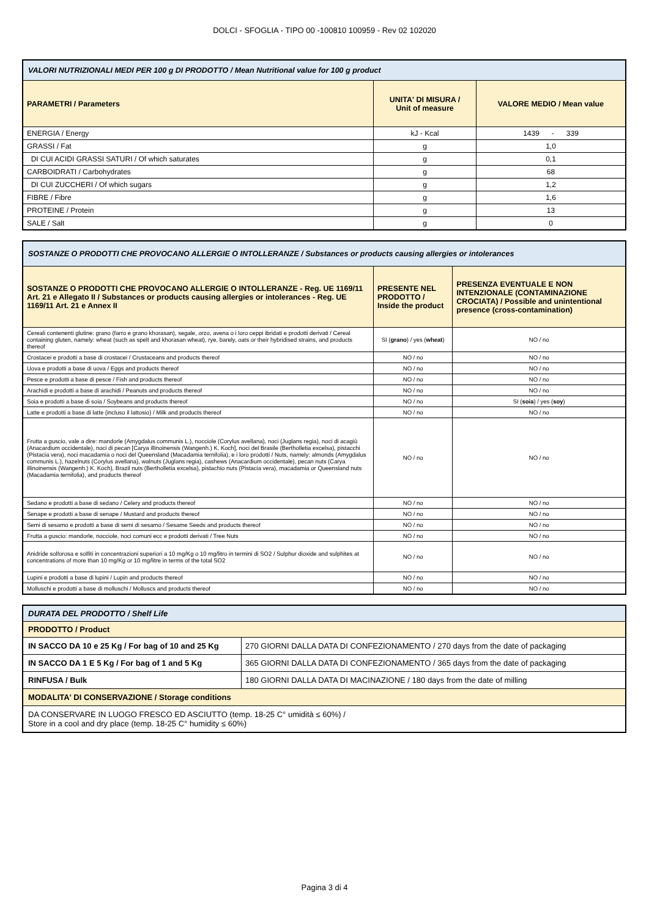DOLCI - SFOGLIA - TIPO 00 -100810 100959 - Rev 02 102020
| VALORI NUTRIZIONALI MEDI PER 100 g DI PRODOTTO / Mean Nutritional value for 100 g product | | |
| PARAMETRI / Parameters | UNITA' DI MISURA / Unit of measure | VALORE MEDIO / Mean value |
| ENERGIA / Energy | kJ - Kcal | 1439 - 339 |
| GRASSI / Fat | g | 1,0 |
| DI CUI ACIDI GRASSI SATURI / Of which saturates | g | 0,1 |
| CARBOIDRATI / Carbohydrates | g | 68 |
| DI CUI ZUCCHERI / Of which sugars | g | 1,2 |
| FIBRE / Fibre | g | 1,6 |
| PROTEINE / Protein | g | 13 |
| SALE / Salt | g | 0 |
| SOSTANZE O PRODOTTI CHE PROVOCANO ALLERGIE O INTOLLERANZE / Substances or products causing allergies or intolerances | | |
| SOSTANZE O PRODOTTI CHE PROVOCANO ALLERGIE O INTOLLERANZE - Reg. UE 1169/11 Art. 21 e Allegato II / Substances or products causing allergies or intolerances - Reg. UE 1169/11 Art. 21 e Annex II | PRESENTE NEL PRODOTTO / Inside the product | PRESENZA EVENTUALE E NON INTENZIONALE (CONTAMINAZIONE CROCIATA) / Possible and unintentional presence (cross-contamination) |
| Cereali contenenti glutine: grano (farro e grano khorasan), segale, orzo, avena o i loro ceppi ibridati e prodotti derivati / Cereal containing gluten, namely: wheat (such as spelt and khorasan wheat), rye, barely, oats or their hybridised strains, and products thereof | SI ( grano ) / yes ( wheat ) | NO / no |
| Crostacei e prodotti a base di crostacei / Crustaceans and products thereof | NO / no | NO / no |
| Uova e prodotti a base di uova / Eggs and products thereof | NO / no | NO / no |
| Pesce e prodotti a base di pesce / Fish and products thereof | NO / no | NO / no |
| Arachidi e prodotti a base di arachidi / Peanuts and products thereof | NO / no | NO / no |
| Soia e prodotti a base di soia / Soybeans and products thereof | NO / no | SI ( soia ) / yes ( soy ) |
| Latte e prodotti a base di latte (incluso il lattosio) / Milk and products thereof | NO / no | NO / no |
| Frutta a guscio, vale a dire: mandorle (Amygdalus communis L.), nocciole (Corylus avellana), noci (Juglans regia), noci di acagiù (Anacardium occidentale), noci di pecan [Carya illinoinensis (Wangenh.) K. Koch], noci del Brasile (Bertholletia excelsa), pistacchi (Pistacia vera), noci macadamia o noci del Queensland (Macadamia ternifolia), e i loro prodotti / Nuts, namely: almonds (Amygdalus communis L.), hazelnuts (Corylus avellana), walnuts (Juglans regia), cashews (Anacardium occidentale), pecan nuts (Carya illinoinensis (Wangenh.) K. Koch), Brazil nuts (Bertholletia excelsa), pistachio nuts (Pistacia vera), macadamia or Queensland nuts (Macadamia ternifolia), and products thereof | NO / no | NO / no |
| Sedano e prodotti a base di sedano / Celery and products thereof | NO / no | NO / no |
| Senape e prodotti a base di senape / Mustard and products thereof | NO / no | NO / no |
| Semi di sesamo e prodotti a base di semi di sesamo / Sesame Seeds and products thereof | NO / no | NO / no |
| Frutta a guscio: mandorle, nocciole, noci comuni ecc e prodotti derivati / Tree Nuts | NO / no | NO / no |
| Anidride solforosa e solfiti in concentrazioni superiori a 10 mg/Kg o 10 mg/litro in termini di SO2 / Sulphur dioxide and sulphites at concentrations of more than 10 mg/Kg or 10 mg/litre in terms of the total SO2 | NO / no | NO / no |
| Lupini e prodotti a base di lupini / Lupin and products thereof | NO / no | NO / no |
| Molluschi e prodotti a base di molluschi / Molluscs and products thereof | NO / no | NO / no |
| DURATA DEL PRODOTTO / Shelf Life | |
| PRODOTTO / Product | |
| IN SACCO DA 10 e 25 Kg / For bag of 10 and 25 Kg | 270 GIORNI DALLA DATA DI CONFEZIONAMENTO / 270 days from the date of packaging |
| IN SACCO DA 1 E 5 Kg / For bag of 1 and 5 Kg | 365 GIORNI DALLA DATA DI CONFEZIONAMENTO / 365 days from the date of packaging |
| RINFUSA / Bulk | 180 GIORNI DALLA DATA DI MACINAZIONE / 180 days from the date of milling |
| MODALITA' DI CONSERVAZIONE / Storage conditions | |
| DA CONSERVARE IN LUOGO FRESCO ED ASCIUTTO (temp. 18-25 C° umidità ≤ 60%) / Store in a cool and dry place (temp. 18-25 C° humidity ≤ 60%) | |
Pagina 3 di 4